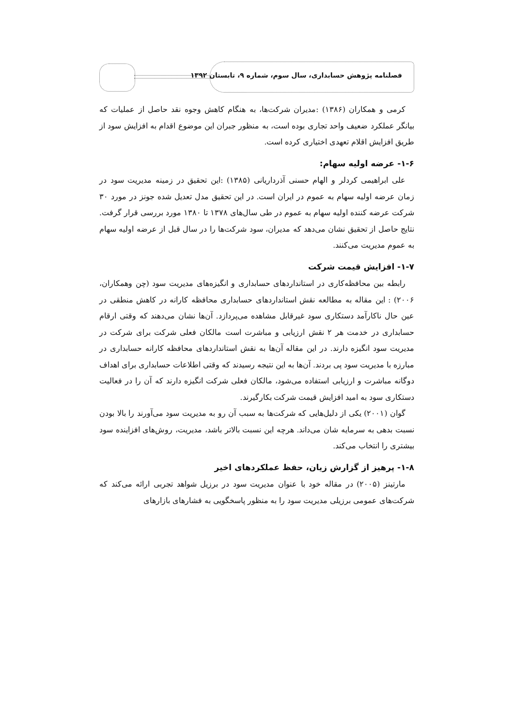فصلنامه پژوهش حسابداری، سال سوم، شماره ۹، تابستان ۱۳۹۲
کرمی و همکاران (۱۳۸۶) :مدیران شرکت‌ها، به هنگام کاهش وجوه نقد حاصل از عملیات که بیانگر عملکرد ضعیف واحد تجاری بوده است، به منظور جبران این موضوع اقدام به افزایش سود از طریق افزایش اقلام تعهدی اختیاری کرده است.
۱-۶- عرضه اولیه سهام:
علی ابراهیمی کردلر و الهام حسنی آذرداریانی (۱۳۸۵) :این تحقیق در زمینه مدیریت سود در زمان عرضه اولیه سهام به عموم در ایران است. در این تحقیق مدل تعدیل شده جونز در مورد ۳۰ شرکت عرضه کننده اولیه سهام به عموم در طی سال‌های ۱۳۷۸ تا ۱۳۸۰ مورد بررسی قرار گرفت. نتایج حاصل از تحقیق نشان می‌دهد که مدیران، سود شرکت‌ها را در سال قبل از عرضه اولیه سهام به عموم مدیریت می‌کنند.
۱-۷- افزایش قیمت شرکت
رابطه بین محافظه‌کاری در استانداردهای حسابداری و انگیزه‌های مدیریت سود (چن وهمکاران، ۲۰۰۶) : این مقاله به مطالعه نقش استانداردهای حسابداری محافظه کارانه در کاهش منطقی در عین حال ناکارآمد دستکاری سود غیرقابل مشاهده می‌پردازد. آن‌ها نشان می‌دهند که وقتی ارقام حسابداری در خدمت هر ۲ نقش ارزیابی و مباشرت است مالکان فعلی شرکت برای شرکت در مدیریت سود انگیزه دارند. در این مقاله آن‌ها به نقش استانداردهای محافظه کارانه حسابداری در مبارزه با مدیریت سود پی بردند. آن‌ها به این نتیجه رسیدند که وقتی اطلاعات حسابداری برای اهداف دوگانه مباشرت و ارزیابی استفاده می‌شود، مالکان فعلی شرکت انگیزه دارند که آن را در فعالیت دستکاری سود به امید افزایش قیمت شرکت بکارگیرند.
گوان (۲۰۰۱) یکی از دلیل‌هایی که شرکت‌ها به سبب آن رو به مدیریت سود می‌آورند را بالا بودن نسبت بدهی به سرمایه شان می‌داند. هرچه این نسبت بالاتر باشد، مدیریت، روش‌های افزاینده سود بیشتری را انتخاب می‌کند.
۱-۸- پرهیز از گزارش زیان، حفظ عملکردهای اخیر
مارتینز (۲۰۰۵) در مقاله خود با عنوان مدیریت سود در برزیل شواهد تجربی ارائه می‌کند که شرکت‌های عمومی برزیلی مدیریت سود را به منظور پاسخگویی به فشارهای بازارهای